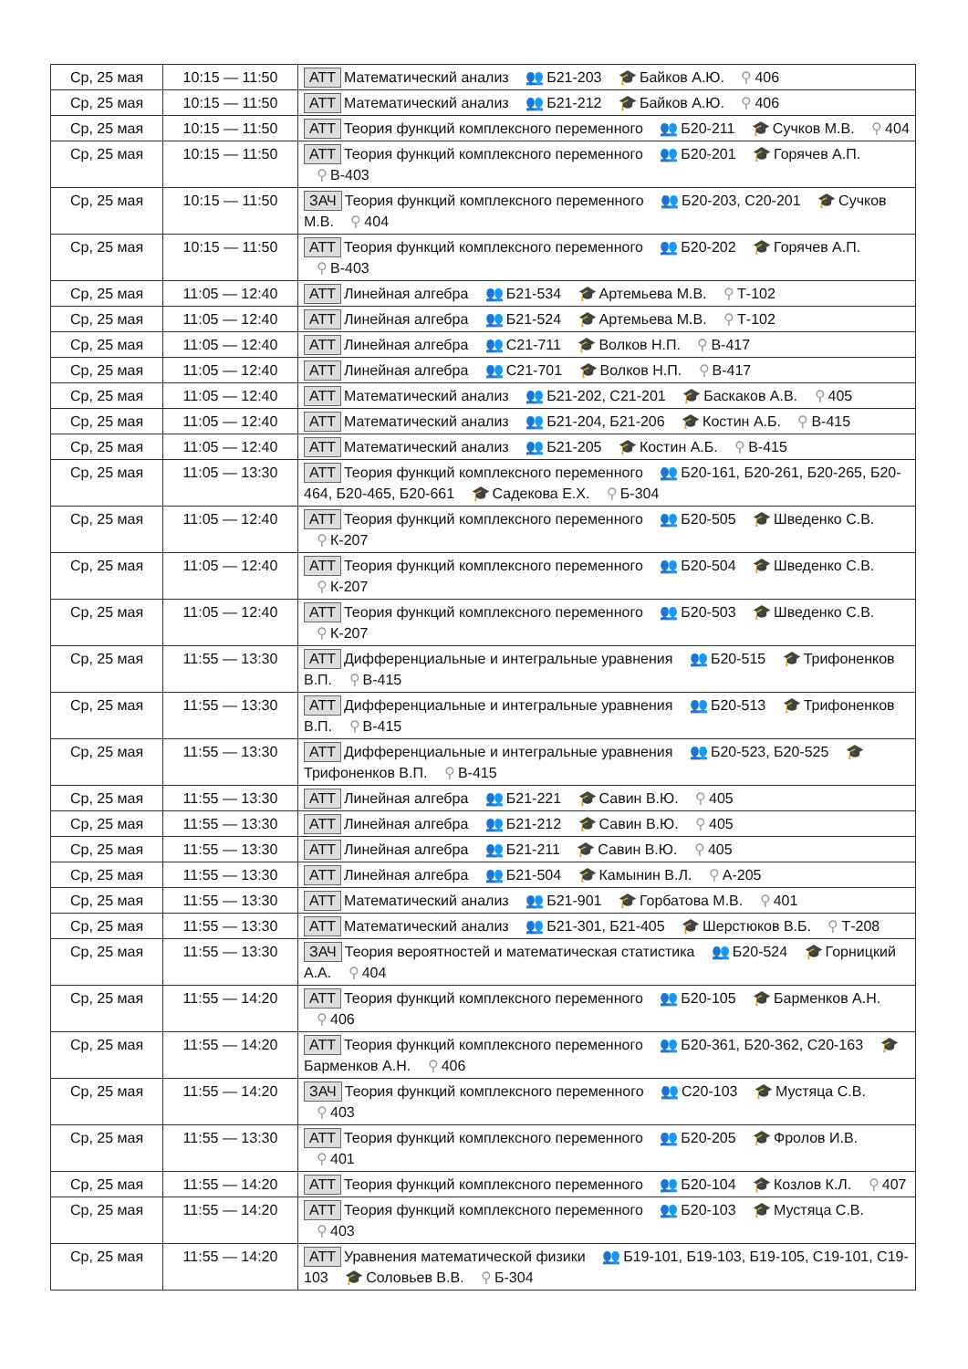| Ср, 25 мая | 10:15 — 11:50 | АТТ Математический анализ 👥 Б21-203 🎓 Байков А.Ю. ⚲ 406 |
| Ср, 25 мая | 10:15 — 11:50 | АТТ Математический анализ 👥 Б21-212 🎓 Байков А.Ю. ⚲ 406 |
| Ср, 25 мая | 10:15 — 11:50 | АТТ Теория функций комплексного переменного 👥 Б20-211 🎓 Сучков М.В. ⚲ 404 |
| Ср, 25 мая | 10:15 — 11:50 | АТТ Теория функций комплексного переменного 👥 Б20-201 🎓 Горячев А.П. ⚲ В-403 |
| Ср, 25 мая | 10:15 — 11:50 | ЗАЧ Теория функций комплексного переменного 👥 Б20-203, С20-201 🎓 Сучков М.В. ⚲ 404 |
| Ср, 25 мая | 10:15 — 11:50 | АТТ Теория функций комплексного переменного 👥 Б20-202 🎓 Горячев А.П. ⚲ В-403 |
| Ср, 25 мая | 11:05 — 12:40 | АТТ Линейная алгебра 👥 Б21-534 🎓 Артемьева М.В. ⚲ Т-102 |
| Ср, 25 мая | 11:05 — 12:40 | АТТ Линейная алгебра 👥 Б21-524 🎓 Артемьева М.В. ⚲ Т-102 |
| Ср, 25 мая | 11:05 — 12:40 | АТТ Линейная алгебра 👥 С21-711 🎓 Волков Н.П. ⚲ В-417 |
| Ср, 25 мая | 11:05 — 12:40 | АТТ Линейная алгебра 👥 С21-701 🎓 Волков Н.П. ⚲ В-417 |
| Ср, 25 мая | 11:05 — 12:40 | АТТ Математический анализ 👥 Б21-202, С21-201 🎓 Баскаков А.В. ⚲ 405 |
| Ср, 25 мая | 11:05 — 12:40 | АТТ Математический анализ 👥 Б21-204, Б21-206 🎓 Костин А.Б. ⚲ В-415 |
| Ср, 25 мая | 11:05 — 12:40 | АТТ Математический анализ 👥 Б21-205 🎓 Костин А.Б. ⚲ В-415 |
| Ср, 25 мая | 11:05 — 13:30 | АТТ Теория функций комплексного переменного 👥 Б20-161, Б20-261, Б20-265, Б20-464, Б20-465, Б20-661 🎓 Садекова Е.Х. ⚲ Б-304 |
| Ср, 25 мая | 11:05 — 12:40 | АТТ Теория функций комплексного переменного 👥 Б20-505 🎓 Шведенко С.В. ⚲ К-207 |
| Ср, 25 мая | 11:05 — 12:40 | АТТ Теория функций комплексного переменного 👥 Б20-504 🎓 Шведенко С.В. ⚲ К-207 |
| Ср, 25 мая | 11:05 — 12:40 | АТТ Теория функций комплексного переменного 👥 Б20-503 🎓 Шведенко С.В. ⚲ К-207 |
| Ср, 25 мая | 11:55 — 13:30 | АТТ Дифференциальные и интегральные уравнения 👥 Б20-515 🎓 Трифоненков В.П. ⚲ В-415 |
| Ср, 25 мая | 11:55 — 13:30 | АТТ Дифференциальные и интегральные уравнения 👥 Б20-513 🎓 Трифоненков В.П. ⚲ В-415 |
| Ср, 25 мая | 11:55 — 13:30 | АТТ Дифференциальные и интегральные уравнения 👥 Б20-523, Б20-525 🎓 Трифоненков В.П. ⚲ В-415 |
| Ср, 25 мая | 11:55 — 13:30 | АТТ Линейная алгебра 👥 Б21-221 🎓 Савин В.Ю. ⚲ 405 |
| Ср, 25 мая | 11:55 — 13:30 | АТТ Линейная алгебра 👥 Б21-212 🎓 Савин В.Ю. ⚲ 405 |
| Ср, 25 мая | 11:55 — 13:30 | АТТ Линейная алгебра 👥 Б21-211 🎓 Савин В.Ю. ⚲ 405 |
| Ср, 25 мая | 11:55 — 13:30 | АТТ Линейная алгебра 👥 Б21-504 🎓 Камынин В.Л. ⚲ А-205 |
| Ср, 25 мая | 11:55 — 13:30 | АТТ Математический анализ 👥 Б21-901 🎓 Горбатова М.В. ⚲ 401 |
| Ср, 25 мая | 11:55 — 13:30 | АТТ Математический анализ 👥 Б21-301, Б21-405 🎓 Шерстюков В.Б. ⚲ Т-208 |
| Ср, 25 мая | 11:55 — 13:30 | ЗАЧ Теория вероятностей и математическая статистика 👥 Б20-524 🎓 Горницкий А.А. ⚲ 404 |
| Ср, 25 мая | 11:55 — 14:20 | АТТ Теория функций комплексного переменного 👥 Б20-105 🎓 Барменков А.Н. ⚲ 406 |
| Ср, 25 мая | 11:55 — 14:20 | АТТ Теория функций комплексного переменного 👥 Б20-361, Б20-362, С20-163 🎓 Барменков А.Н. ⚲ 406 |
| Ср, 25 мая | 11:55 — 14:20 | ЗАЧ Теория функций комплексного переменного 👥 С20-103 🎓 Мустяца С.В. ⚲ 403 |
| Ср, 25 мая | 11:55 — 13:30 | АТТ Теория функций комплексного переменного 👥 Б20-205 🎓 Фролов И.В. ⚲ 401 |
| Ср, 25 мая | 11:55 — 14:20 | АТТ Теория функций комплексного переменного 👥 Б20-104 🎓 Козлов К.Л. ⚲ 407 |
| Ср, 25 мая | 11:55 — 14:20 | АТТ Теория функций комплексного переменного 👥 Б20-103 🎓 Мустяца С.В. ⚲ 403 |
| Ср, 25 мая | 11:55 — 14:20 | АТТ Уравнения математической физики 👥 Б19-101, Б19-103, Б19-105, С19-101, С19-103 🎓 Соловьев В.В. ⚲ Б-304 |